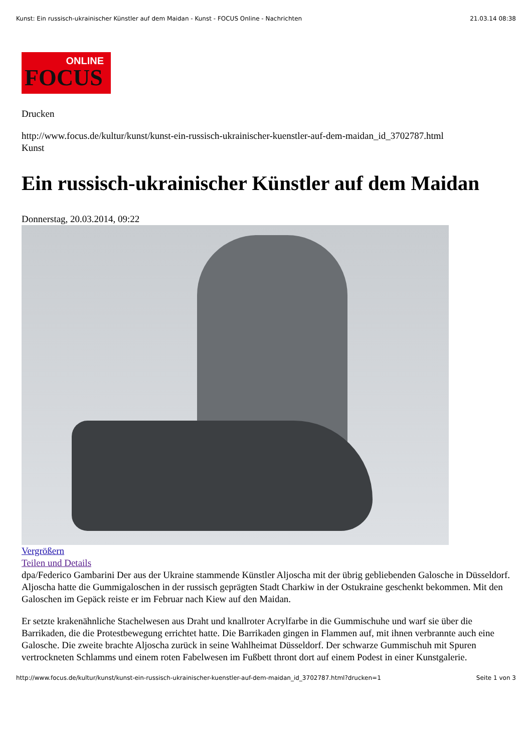Kunst: Ein russisch-ukrainischer Künstler auf dem Maidan - Kunst - FOCUS Online - Nachrichten 21.03.14 08:38
ONLINE
FOCUS
Drucken
http://www.focus.de/kultur/kunst/kunst-ein-russisch-ukrainischer-kuenstler-auf-dem-maidan_id_3702787.html
Kunst
Ein russisch-ukrainischer Künstler auf dem Maidan
Donnerstag, 20.03.2014, 09:22
Vergrößern
Teilen und Details
dpa/Federico Gambarini Der aus der Ukraine stammende Künstler Aljoscha mit der übrig gebliebenden Galosche in Düsseldorf.
Aljoscha hatte die Gummigaloschen in der russisch geprägten Stadt Charkiw in der Ostukraine geschenkt bekommen. Mit den Galoschen im Gepäck reiste er im Februar nach Kiew auf den Maidan.
Er setzte krakenähnliche Stachelwesen aus Draht und knallroter Acrylfarbe in die Gummischuhe und warf sie über die Barrikaden, die die Protestbewegung errichtet hatte. Die Barrikaden gingen in Flammen auf, mit ihnen verbrannte auch eine Galosche. Die zweite brachte Aljoscha zurück in seine Wahlheimat Düsseldorf. Der schwarze Gummischuh mit Spuren vertrockneten Schlamms und einem roten Fabelwesen im Fußbett thront dort auf einem Podest in einer Kunstgalerie.
http://www.focus.de/kultur/kunst/kunst-ein-russisch-ukrainischer-kuenstler-auf-dem-maidan_id_3702787.html?drucken=1 Seite 1 von 3